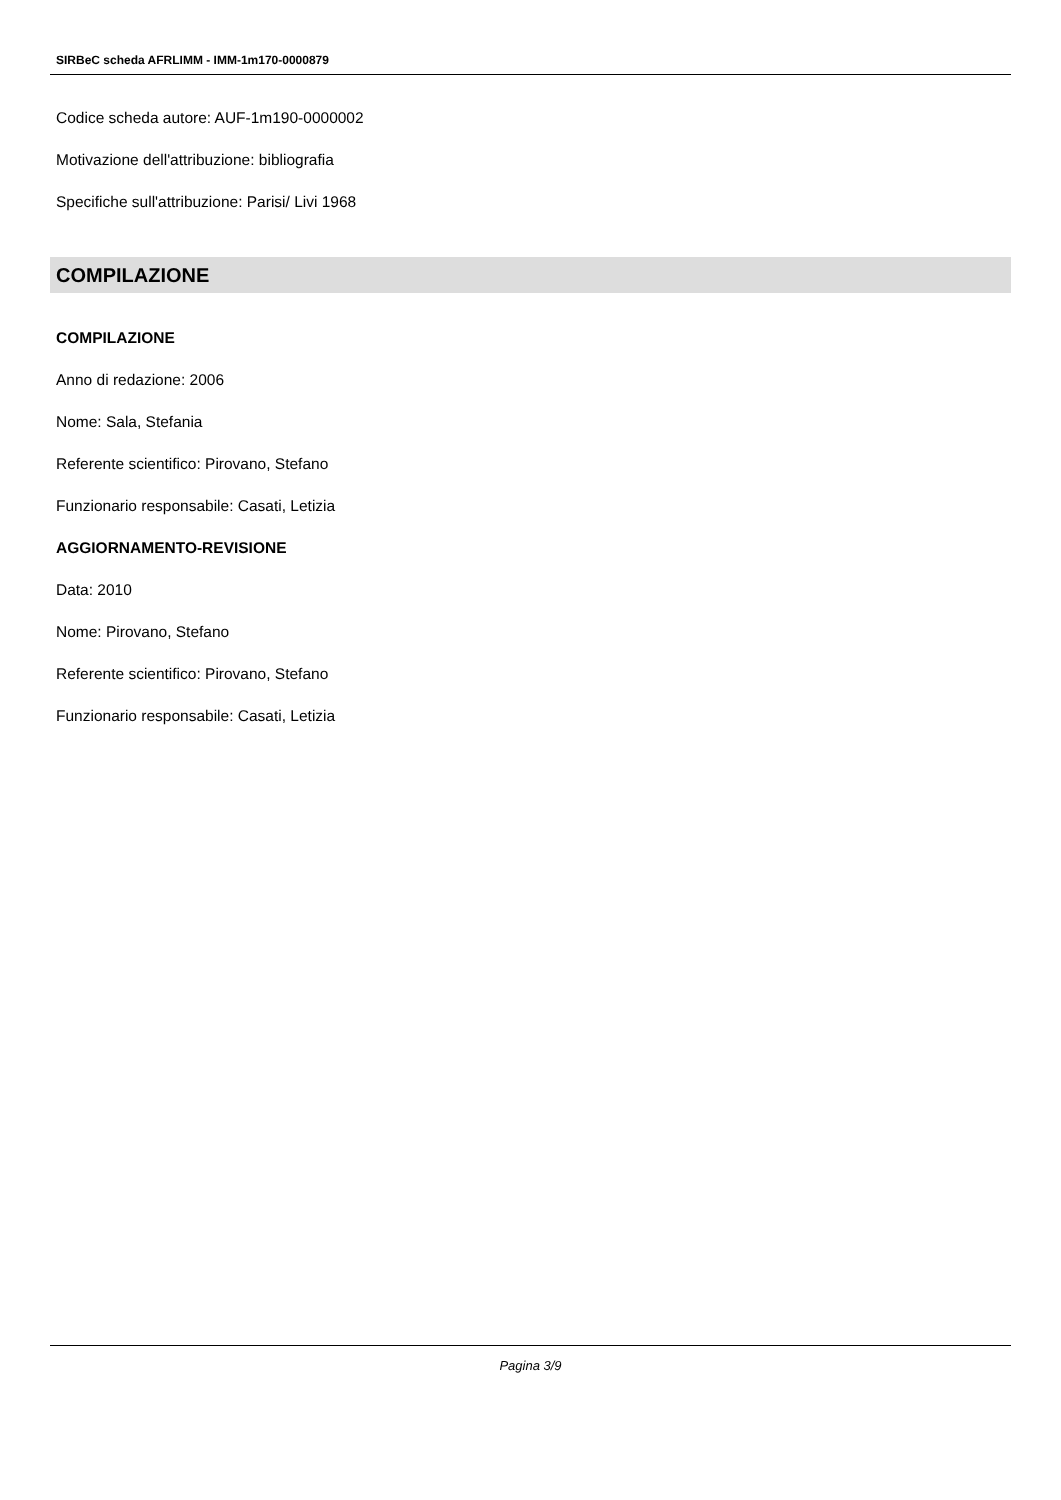SIRBeC scheda AFRLIMM - IMM-1m170-0000879
Codice scheda autore: AUF-1m190-0000002
Motivazione dell'attribuzione: bibliografia
Specifiche sull'attribuzione: Parisi/ Livi 1968
COMPILAZIONE
COMPILAZIONE
Anno di redazione: 2006
Nome: Sala, Stefania
Referente scientifico: Pirovano, Stefano
Funzionario responsabile: Casati, Letizia
AGGIORNAMENTO-REVISIONE
Data: 2010
Nome: Pirovano, Stefano
Referente scientifico: Pirovano, Stefano
Funzionario responsabile: Casati, Letizia
Pagina 3/9